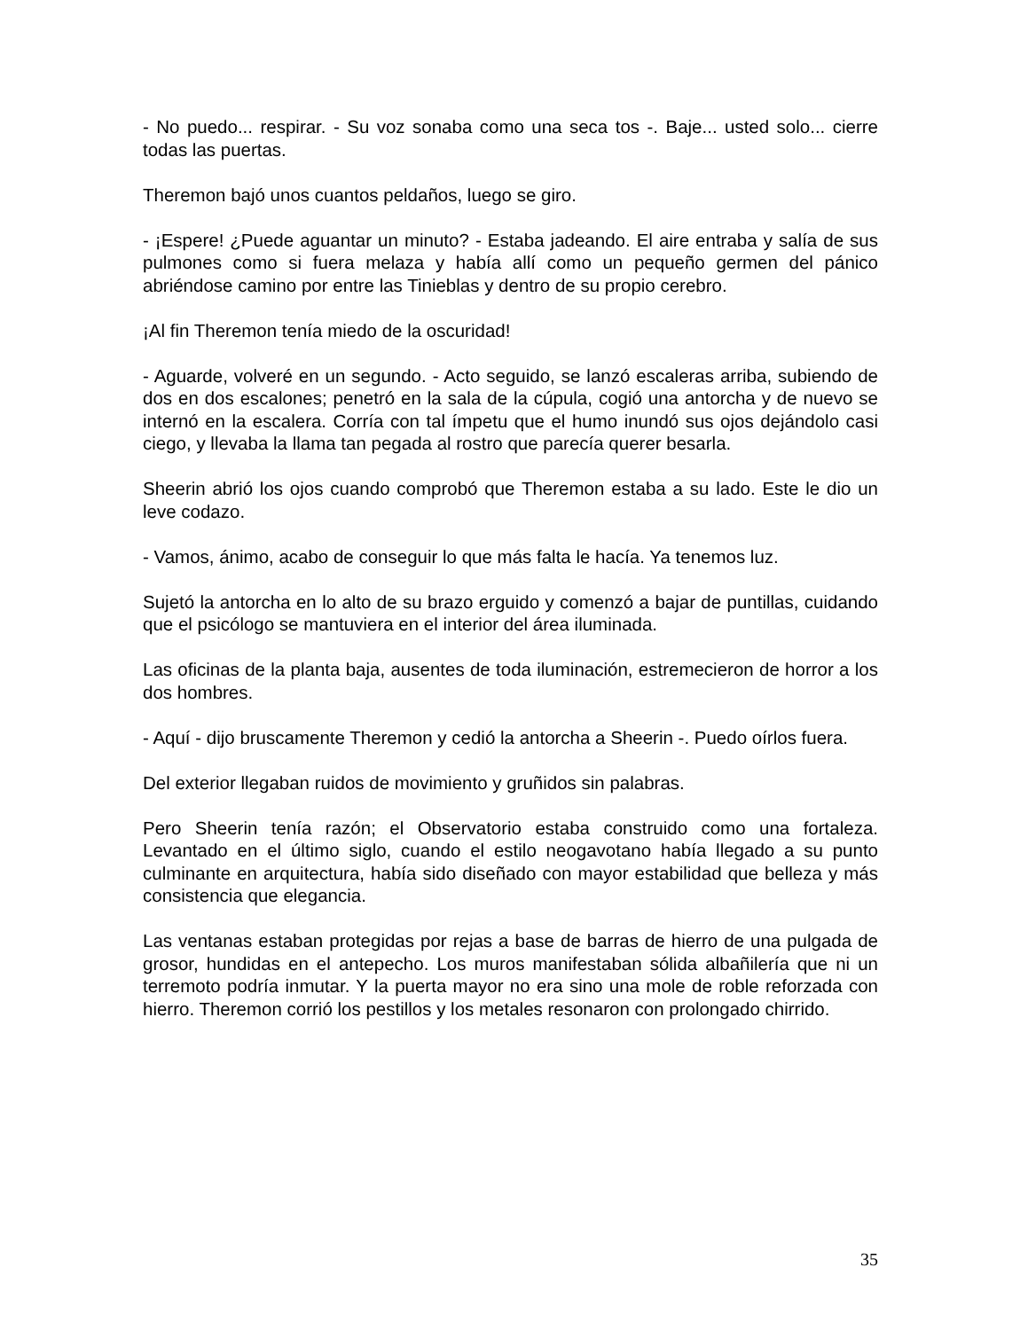- No puedo... respirar. - Su voz sonaba como una seca tos -. Baje... usted solo... cierre todas las puertas.
Theremon bajó unos cuantos peldaños, luego se giro.
- ¡Espere! ¿Puede aguantar un minuto? - Estaba jadeando. El aire entraba y salía de sus pulmones como si fuera melaza y había allí como un pequeño germen del pánico abriéndose camino por entre las Tinieblas y dentro de su propio cerebro.
¡Al fin Theremon tenía miedo de la oscuridad!
- Aguarde, volveré en un segundo. - Acto seguido, se lanzó escaleras arriba, subiendo de dos en dos escalones; penetró en la sala de la cúpula, cogió una antorcha y de nuevo se internó en la escalera. Corría con tal ímpetu que el humo inundó sus ojos dejándolo casi ciego, y llevaba la llama tan pegada al rostro que parecía querer besarla.
Sheerin abrió los ojos cuando comprobó que Theremon estaba a su lado. Este le dio un leve codazo.
- Vamos, ánimo, acabo de conseguir lo que más falta le hacía. Ya tenemos luz.
Sujetó la antorcha en lo alto de su brazo erguido y comenzó a bajar de puntillas, cuidando que el psicólogo se mantuviera en el interior del área iluminada.
Las oficinas de la planta baja, ausentes de toda iluminación, estremecieron de horror a los dos hombres.
- Aquí - dijo bruscamente Theremon y cedió la antorcha a Sheerin -. Puedo oírlos fuera.
Del exterior llegaban ruidos de movimiento y gruñidos sin palabras.
Pero Sheerin tenía razón; el Observatorio estaba construido como una fortaleza. Levantado en el último siglo, cuando el estilo neogavotano había llegado a su punto culminante en arquitectura, había sido diseñado con mayor estabilidad que belleza y más consistencia que elegancia.
Las ventanas estaban protegidas por rejas a base de barras de hierro de una pulgada de grosor, hundidas en el antepecho. Los muros manifestaban sólida albañilería que ni un terremoto podría inmutar. Y la puerta mayor no era sino una mole de roble reforzada con hierro. Theremon corrió los pestillos y los metales resonaron con prolongado chirrido.
35